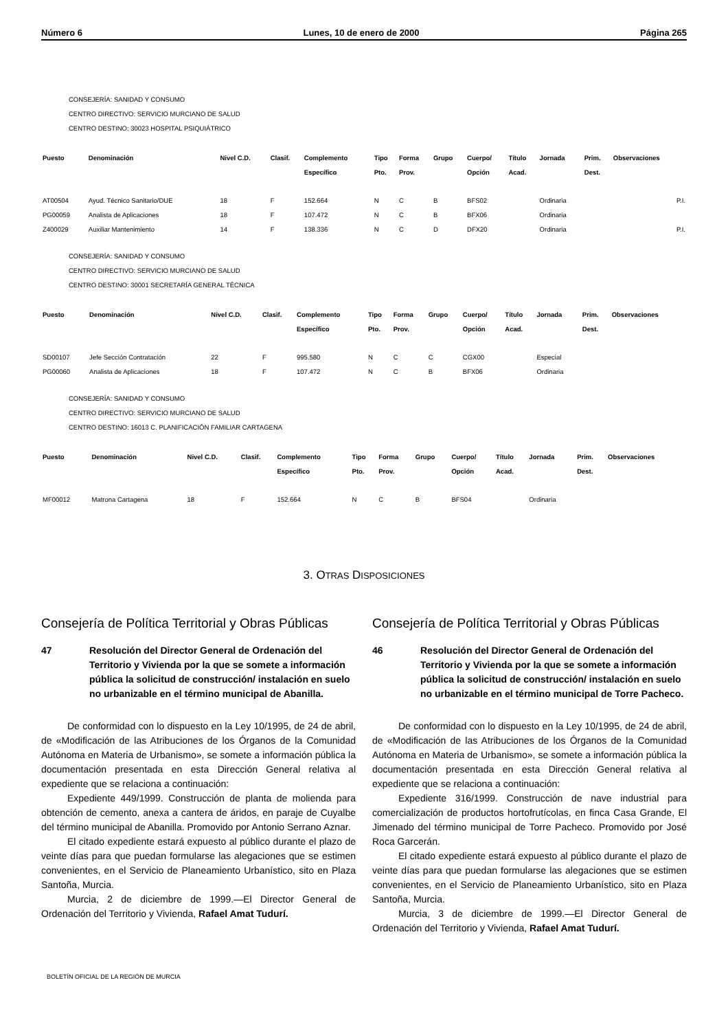Número 6 Lunes, 10 de enero de 2000 Página 265
CONSEJERÍA: SANIDAD Y CONSUMO
CENTRO DIRECTIVO: SERVICIO MURCIANO DE SALUD
CENTRO DESTINO: 30023 HOSPITAL PSIQUIÁTRICO
| Puesto | Denominación | Nivel C.D. | Clasif. | Complemento Específico | Tipo Pto. | Forma Prov. | Grupo | Cuerpo/ Opción | Título Acad. | Jornada | Prim. Dest. | Observaciones |
| --- | --- | --- | --- | --- | --- | --- | --- | --- | --- | --- | --- | --- |
| AT00504 | Ayud. Técnico Sanitario/DUE | 18 | F | 152.664 | N | C | B | BFS02 | | Ordinaria | | P.I. |
| PG00059 | Analista de Aplicaciones | 18 | F | 107.472 | N | C | B | BFX06 | | Ordinaria | | |
| Z400029 | Auxiliar Mantenimiento | 14 | F | 138.336 | N | C | D | DFX20 | | Ordinaria | | P.I. |
CONSEJERÍA: SANIDAD Y CONSUMO
CENTRO DIRECTIVO: SERVICIO MURCIANO DE SALUD
CENTRO DESTINO: 30001 SECRETARÍA GENERAL TÉCNICA
| Puesto | Denominación | Nivel C.D. | Clasif. | Complemento Específico | Tipo Pto. | Forma Prov. | Grupo | Cuerpo/ Opción | Título Acad. | Jornada | Prim. Dest. | Observaciones |
| --- | --- | --- | --- | --- | --- | --- | --- | --- | --- | --- | --- | --- |
| SD00107 | Jefe Sección Contratación | 22 | F | 995.580 | N | C | C | CGX00 | | Especial | | |
| PG00060 | Analista de Aplicaciones | 18 | F | 107.472 | N | C | B | BFX06 | | Ordinaria | | |
CONSEJERÍA: SANIDAD Y CONSUMO
CENTRO DIRECTIVO: SERVICIO MURCIANO DE SALUD
CENTRO DESTINO: 16013 C. PLANIFICACIÓN FAMILIAR CARTAGENA
| Puesto | Denominación | Nivel C.D. | Clasif. | Complemento Específico | Tipo Pto. | Forma Prov. | Grupo | Cuerpo/ Opción | Título Acad. | Jornada | Prim. Dest. | Observaciones |
| --- | --- | --- | --- | --- | --- | --- | --- | --- | --- | --- | --- | --- |
| MF00012 | Matrona Cartagena | 18 | F | 152.664 | N | C | B | BFS04 | | Ordinaria | | |
3. OTRAS DISPOSICIONES
Consejería de Política Territorial y Obras Públicas
47 Resolución del Director General de Ordenación del Territorio y Vivienda por la que se somete a información pública la solicitud de construcción/ instalación en suelo no urbanizable en el término municipal de Abanilla.
De conformidad con lo dispuesto en la Ley 10/1995, de 24 de abril, de «Modificación de las Atribuciones de los Órganos de la Comunidad Autónoma en Materia de Urbanismo», se somete a información pública la documentación presentada en esta Dirección General relativa al expediente que se relaciona a continuación:
Expediente 449/1999. Construcción de planta de molienda para obtención de cemento, anexa a cantera de áridos, en paraje de Cuyalbe del término municipal de Abanilla. Promovido por Antonio Serrano Aznar.
El citado expediente estará expuesto al público durante el plazo de veinte días para que puedan formularse las alegaciones que se estimen convenientes, en el Servicio de Planeamiento Urbanístico, sito en Plaza Santoña, Murcia.
Murcia, 2 de diciembre de 1999.—El Director General de Ordenación del Territorio y Vivienda, Rafael Amat Tudurí.
Consejería de Política Territorial y Obras Públicas
46 Resolución del Director General de Ordenación del Territorio y Vivienda por la que se somete a información pública la solicitud de construcción/ instalación en suelo no urbanizable en el término municipal de Torre Pacheco.
De conformidad con lo dispuesto en la Ley 10/1995, de 24 de abril, de «Modificación de las Atribuciones de los Órganos de la Comunidad Autónoma en Materia de Urbanismo», se somete a información pública la documentación presentada en esta Dirección General relativa al expediente que se relaciona a continuación:
Expediente 316/1999. Construcción de nave industrial para comercialización de productos hortofrutícolas, en finca Casa Grande, El Jimenado del término municipal de Torre Pacheco. Promovido por José Roca Garcerán.
El citado expediente estará expuesto al público durante el plazo de veinte días para que puedan formularse las alegaciones que se estimen convenientes, en el Servicio de Planeamiento Urbanístico, sito en Plaza Santoña, Murcia.
Murcia, 3 de diciembre de 1999.—El Director General de Ordenación del Territorio y Vivienda, Rafael Amat Tudurí.
BOLETÍN OFICIAL DE LA REGIÓN DE MURCIA